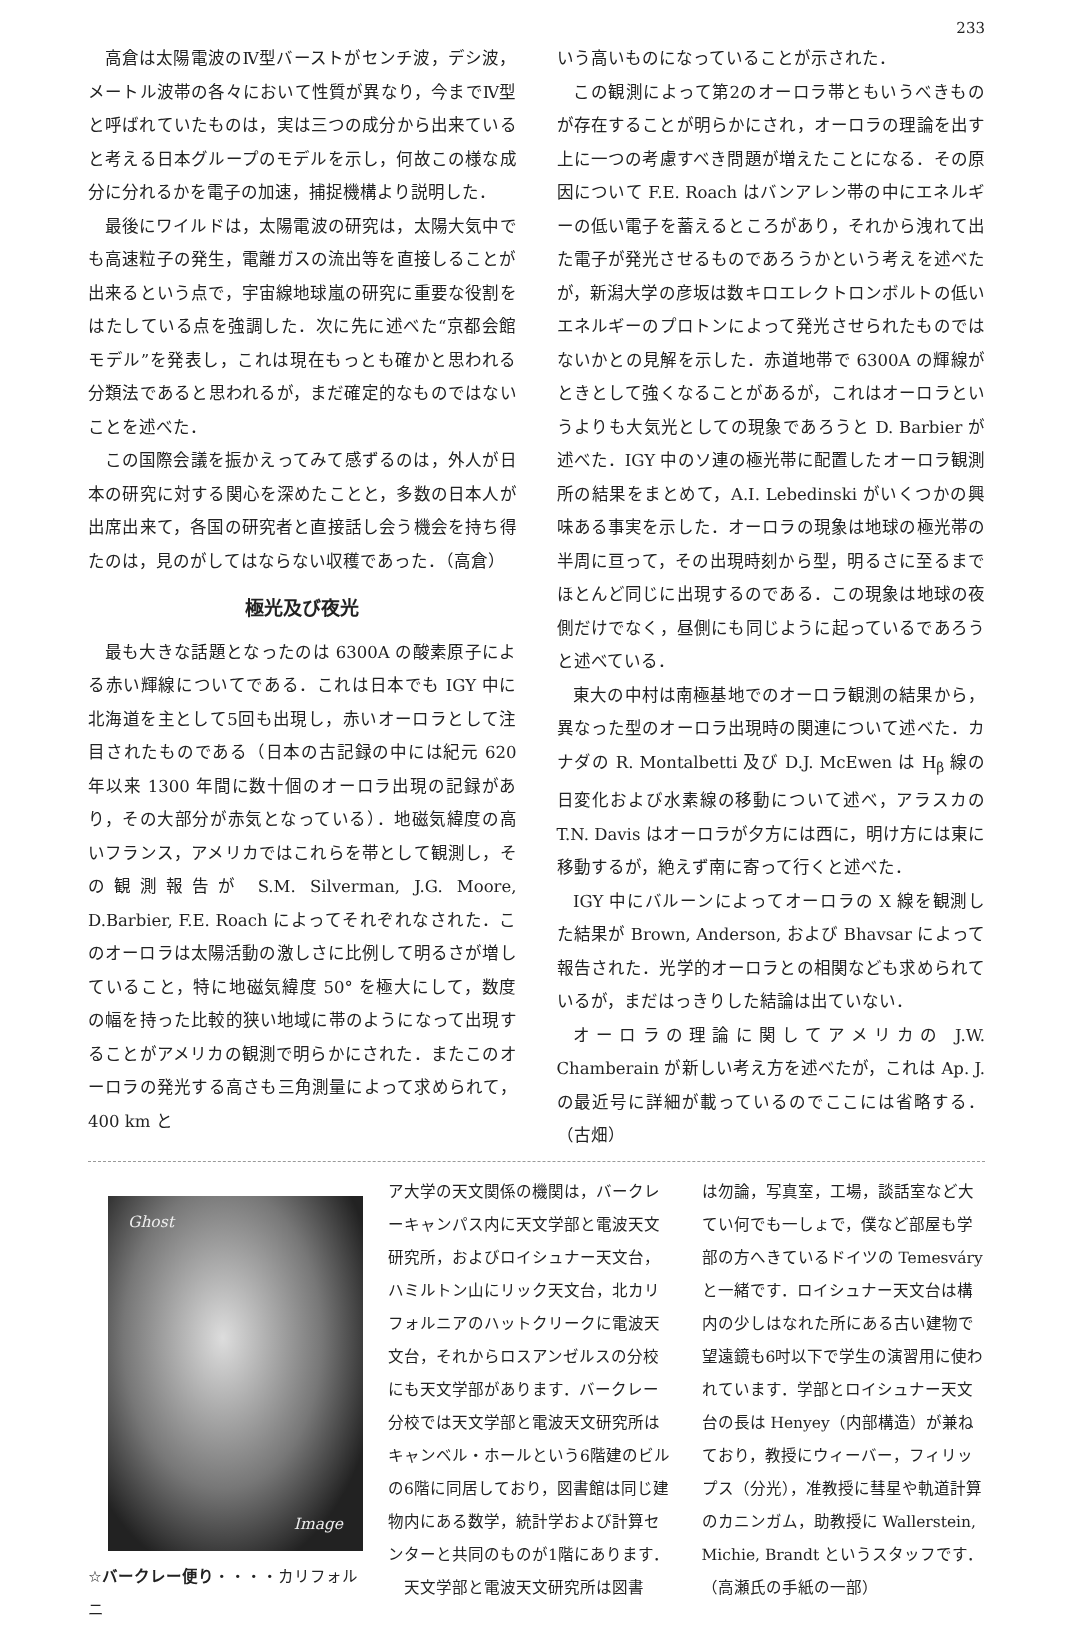233
高倉は太陽電波のⅣ型バーストがセンチ波，デシ波，メートル波帯の各々において性質が異なり，今までⅣ型と呼ばれていたものは，実は三つの成分から出来ていると考える日本グループのモデルを示し，何故この様な成分に分れるかを電子の加速，捕捉機構より説明した．
最後にワイルドは，太陽電波の研究は，太陽大気中でも高速粒子の発生，電離ガスの流出等を直接しることが出来るという点で，宇宙線地球嵐の研究に重要な役割をはたしている点を強調した．次に先に述べた“京都会館モデル”を発表し，これは現在もっとも確かと思われる分類法であると思われるが，まだ確定的なものではないことを述べた．
この国際会議を振かえってみて感ずるのは，外人が日本の研究に対する関心を深めたことと，多数の日本人が出席出来て，各国の研究者と直接話し会う機会を持ち得たのは，見のがしてはならない収穫であった．（高倉）
極光及び夜光
最も大きな話題となったのは 6300A の酸素原子による赤い輝線についてである．これは日本でも IGY 中に北海道を主として5回も出現し，赤いオーロラとして注目されたものである（日本の古記録の中には紀元 620 年以来 1300 年間に数十個のオーロラ出現の記録があり，その大部分が赤気となっている）．地磁気緯度の高いフランス，アメリカではこれらを帯として観測し，その観測報告が S.M. Silverman, J.G. Moore, D.Barbier, F.E. Roach によってそれぞれなされた．このオーロラは太陽活動の激しさに比例して明るさが増していること，特に地磁気緯度 50° を極大にして，数度の幅を持った比較的狭い地域に帯のようになって出現することがアメリカの観測で明らかにされた．またこのオーロラの発光する高さも三角測量によって求められて，400 km と
いう高いものになっていることが示された．
この観測によって第2のオーロラ帯ともいうべきものが存在することが明らかにされ，オーロラの理論を出す上に一つの考慮すべき問題が増えたことになる．その原因について F.E. Roach はバンアレン帯の中にエネルギーの低い電子を蓄えるところがあり，それから洩れて出た電子が発光させるものであろうかという考えを述べたが，新潟大学の彦坂は数キロエレクトロンボルトの低いエネルギーのプロトンによって発光させられたものではないかとの見解を示した．赤道地帯で 6300A の輝線がときとして強くなることがあるが，これはオーロラというよりも大気光としての現象であろうと D. Barbier が述べた．IGY 中のソ連の極光帯に配置したオーロラ観測所の結果をまとめて，A.I. Lebedinski がいくつかの興味ある事実を示した．オーロラの現象は地球の極光帯の半周に亘って，その出現時刻から型，明るさに至るまでほとんど同じに出現するのである．この現象は地球の夜側だけでなく，昼側にも同じように起っているであろうと述べている．
東大の中村は南極基地でのオーロラ観測の結果から，異なった型のオーロラ出現時の関連について述べた．カナダの R. Montalbetti 及び D.J. McEwen は H<sub>β</sub> 線の日変化および水素線の移動について述べ，アラスカの T.N. Davis はオーロラが夕方には西に，明け方には東に移動するが，絶えず南に寄って行くと述べた．
IGY 中にバルーンによってオーロラの X 線を観測した結果が Brown, Anderson, および Bhavsar によって報告された．光学的オーロラとの相関なども求められているが，まだはっきりした結論は出ていない．
オーロラの理論に関してアメリカの J.W. Chamberain が新しい考え方を述べたが，これは Ap. J. の最近号に詳細が載っているのでここには省略する．（古畑）
Ghost
Image
☆バークレー便り・・・・カリフォルニ
ア大学の天文関係の機関は，バークレーキャンパス内に天文学部と電波天文研究所，およびロイシュナー天文台，ハミルトン山にリック天文台，北カリフォルニアのハットクリークに電波天文台，それからロスアンゼルスの分校にも天文学部があります．バークレー分校では天文学部と電波天文研究所はキャンベル・ホールという6階建のビルの6階に同居しており，図書館は同じ建物内にある数学，統計学および計算センターと共同のものが1階にあります．
　天文学部と電波天文研究所は図書
は勿論，写真室，工場，談話室など大てい何でも一しょで，僕など部屋も学部の方へきているドイツの Temesváry と一緒です．ロイシュナー天文台は構内の少しはなれた所にある古い建物で望遠鏡も6吋以下で学生の演習用に使われています．学部とロイシュナー天文台の長は Henyey（内部構造）が兼ねており，教授にウィーバー，フィリップス（分光），准教授に彗星や軌道計算のカニンガム，助教授に Wallerstein, Michie, Brandt というスタッフです．（高瀬氏の手紙の一部）